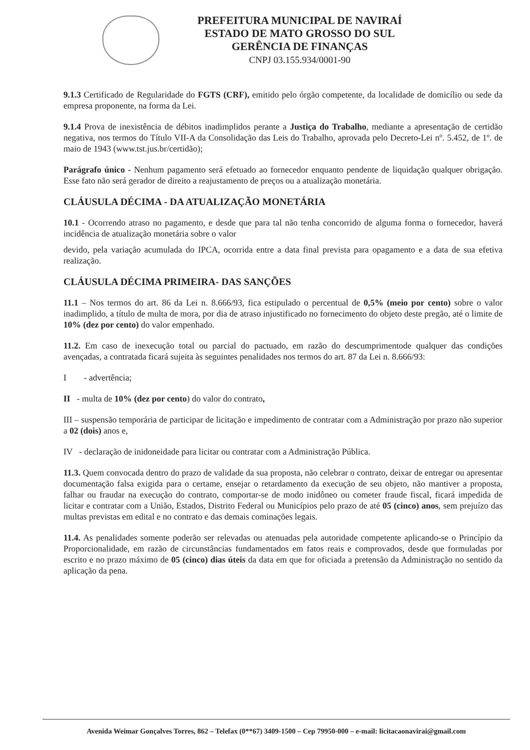PREFEITURA MUNICIPAL DE NAVIRAÍ
ESTADO DE MATO GROSSO DO SUL
GERÊNCIA DE FINANÇAS
CNPJ 03.155.934/0001-90
9.1.3 Certificado de Regularidade do FGTS (CRF), emitido pelo órgão competente, da localidade de domicílio ou sede da empresa proponente, na forma da Lei.
9.1.4 Prova de inexistência de débitos inadimplidos perante a Justiça do Trabalho, mediante a apresentação de certidão negativa, nos termos do Título VII-A da Consolidação das Leis do Trabalho, aprovada pelo Decreto-Lei nº. 5.452, de 1º. de maio de 1943 (www.tst.jus.br/certidão);
Parágrafo único - Nenhum pagamento será efetuado ao fornecedor enquanto pendente de liquidação qualquer obrigação. Esse fato não será gerador de direito a reajustamento de preços ou a atualização monetária.
CLÁUSULA DÉCIMA - DA ATUALIZAÇÃO MONETÁRIA
10.1 - Ocorrendo atraso no pagamento, e desde que para tal não tenha concorrido de alguma forma o fornecedor, haverá incidência de atualização monetária sobre o valor
devido, pela variação acumulada do IPCA, ocorrida entre a data final prevista para opagamento e a data de sua efetiva realização.
CLÁUSULA DÉCIMA PRIMEIRA- DAS SANÇÕES
11.1 – Nos termos do art. 86 da Lei n. 8.666/93, fica estipulado o percentual de 0,5% (meio por cento) sobre o valor inadimplido, a título de multa de mora, por dia de atraso injustificado no fornecimento do objeto deste pregão, até o limite de 10% (dez por cento) do valor empenhado.
11.2. Em caso de inexecução total ou parcial do pactuado, em razão do descumprimentode qualquer das condições avençadas, a contratada ficará sujeita às seguintes penalidades nos termos do art. 87 da Lei n. 8.666/93:
I - advertência;
II - multa de 10% (dez por cento) do valor do contrato,
III – suspensão temporária de participar de licitação e impedimento de contratar com a Administração por prazo não superior a 02 (dois) anos e,
IV - declaração de inidoneidade para licitar ou contratar com a Administração Pública.
11.3. Quem convocada dentro do prazo de validade da sua proposta, não celebrar o contrato, deixar de entregar ou apresentar documentação falsa exigida para o certame, ensejar o retardamento da execução de seu objeto, não mantiver a proposta, falhar ou fraudar na execução do contrato, comportar-se de modo inidôneo ou cometer fraude fiscal, ficará impedida de licitar e contratar com a União, Estados, Distrito Federal ou Municípios pelo prazo de até 05 (cinco) anos, sem prejuízo das multas previstas em edital e no contrato e das demais cominações legais.
11.4. As penalidades somente poderão ser relevadas ou atenuadas pela autoridade competente aplicando-se o Princípio da Proporcionalidade, em razão de circunstâncias fundamentados em fatos reais e comprovados, desde que formuladas por escrito e no prazo máximo de 05 (cinco) dias úteis da data em que for oficiada a pretensão da Administração no sentido da aplicação da pena.
Avenida Weimar Gonçalves Torres, 862 – Telefax (0**67) 3409-1500 – Cep 79950-000 – e-mail: licitacaonavirai@gmail.com